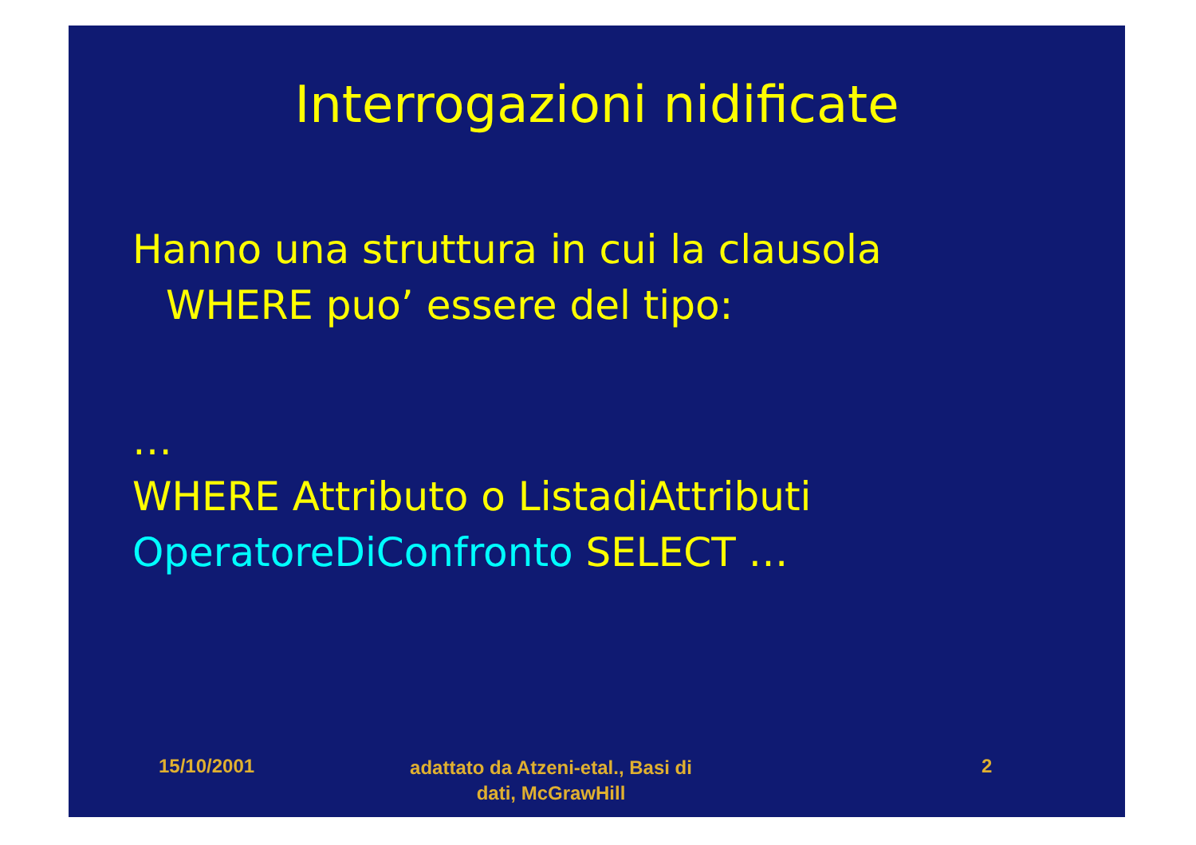Interrogazioni nidificate
Hanno una struttura in cui la clausola
WHERE puo’ essere del tipo:
…
WHERE Attributo o ListadiAttributi
OperatoreDiConfronto SELECT …
15/10/2001
adattato da Atzeni-etal., Basi di dati, McGrawHill
2